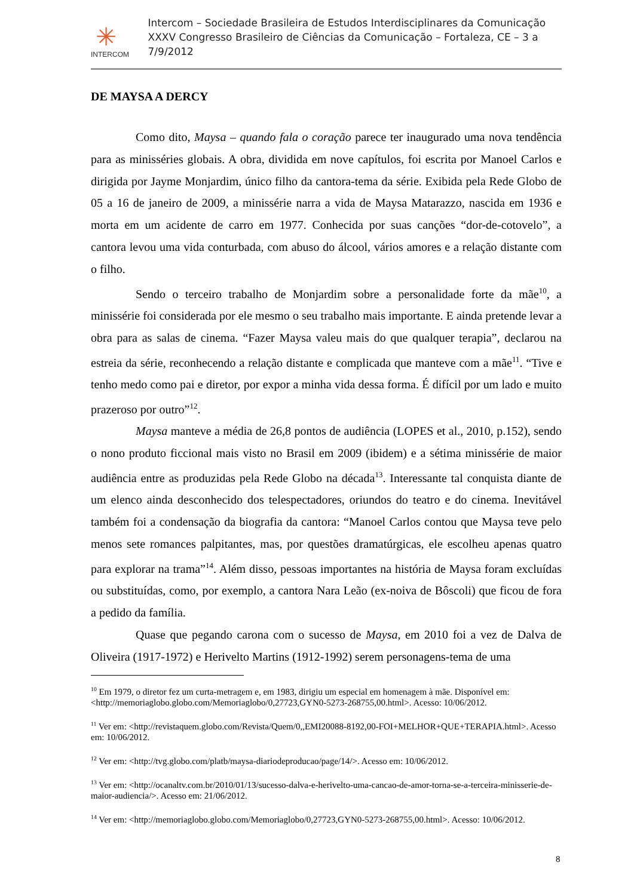✳
INTERCOM
Intercom – Sociedade Brasileira de Estudos Interdisciplinares da Comunicação
XXXV Congresso Brasileiro de Ciências da Comunicação – Fortaleza, CE – 3 a 7/9/2012
DE MAYSA A DERCY
Como dito, Maysa – quando fala o coração parece ter inaugurado uma nova tendência para as minisséries globais. A obra, dividida em nove capítulos, foi escrita por Manoel Carlos e dirigida por Jayme Monjardim, único filho da cantora-tema da série. Exibida pela Rede Globo de 05 a 16 de janeiro de 2009, a minissérie narra a vida de Maysa Matarazzo, nascida em 1936 e morta em um acidente de carro em 1977. Conhecida por suas canções “dor-de-cotovelo”, a cantora levou uma vida conturbada, com abuso do álcool, vários amores e a relação distante com o filho.
Sendo o terceiro trabalho de Monjardim sobre a personalidade forte da mãe<sup>10</sup>, a minissérie foi considerada por ele mesmo o seu trabalho mais importante. E ainda pretende levar a obra para as salas de cinema. “Fazer Maysa valeu mais do que qualquer terapia”, declarou na estreia da série, reconhecendo a relação distante e complicada que manteve com a mãe<sup>11</sup>. “Tive e tenho medo como pai e diretor, por expor a minha vida dessa forma. É difícil por um lado e muito prazeroso por outro”<sup>12</sup>.
Maysa manteve a média de 26,8 pontos de audiência (LOPES et al., 2010, p.152), sendo o nono produto ficcional mais visto no Brasil em 2009 (ibidem) e a sétima minissérie de maior audiência entre as produzidas pela Rede Globo na década<sup>13</sup>. Interessante tal conquista diante de um elenco ainda desconhecido dos telespectadores, oriundos do teatro e do cinema. Inevitável também foi a condensação da biografia da cantora: “Manoel Carlos contou que Maysa teve pelo menos sete romances palpitantes, mas, por questões dramatúrgicas, ele escolheu apenas quatro para explorar na trama”<sup>14</sup>. Além disso, pessoas importantes na história de Maysa foram excluídas ou substituídas, como, por exemplo, a cantora Nara Leão (ex-noiva de Bôscoli) que ficou de fora a pedido da família.
Quase que pegando carona com o sucesso de Maysa, em 2010 foi a vez de Dalva de Oliveira (1917-1972) e Herivelto Martins (1912-1992) serem personagens-tema de uma
<sup>10</sup> Em 1979, o diretor fez um curta-metragem e, em 1983, dirigiu um especial em homenagem à mãe. Disponível em: <http://memoriaglobo.globo.com/Memoriaglobo/0,27723,GYN0-5273-268755,00.html>. Acesso: 10/06/2012.
<sup>11</sup> Ver em: <http://revistaquem.globo.com/Revista/Quem/0,,EMI20088-8192,00-FOI+MELHOR+QUE+TERAPIA.html>. Acesso em: 10/06/2012.
<sup>12</sup> Ver em: <http://tvg.globo.com/platb/maysa-diariodeproducao/page/14/>. Acesso em: 10/06/2012.
<sup>13</sup> Ver em: <http://ocanaltv.com.br/2010/01/13/sucesso-dalva-e-herivelto-uma-cancao-de-amor-torna-se-a-terceira-minisserie-de-maior-audiencia/>. Acesso em: 21/06/2012.
<sup>14</sup> Ver em: <http://memoriaglobo.globo.com/Memoriaglobo/0,27723,GYN0-5273-268755,00.html>. Acesso: 10/06/2012.
8